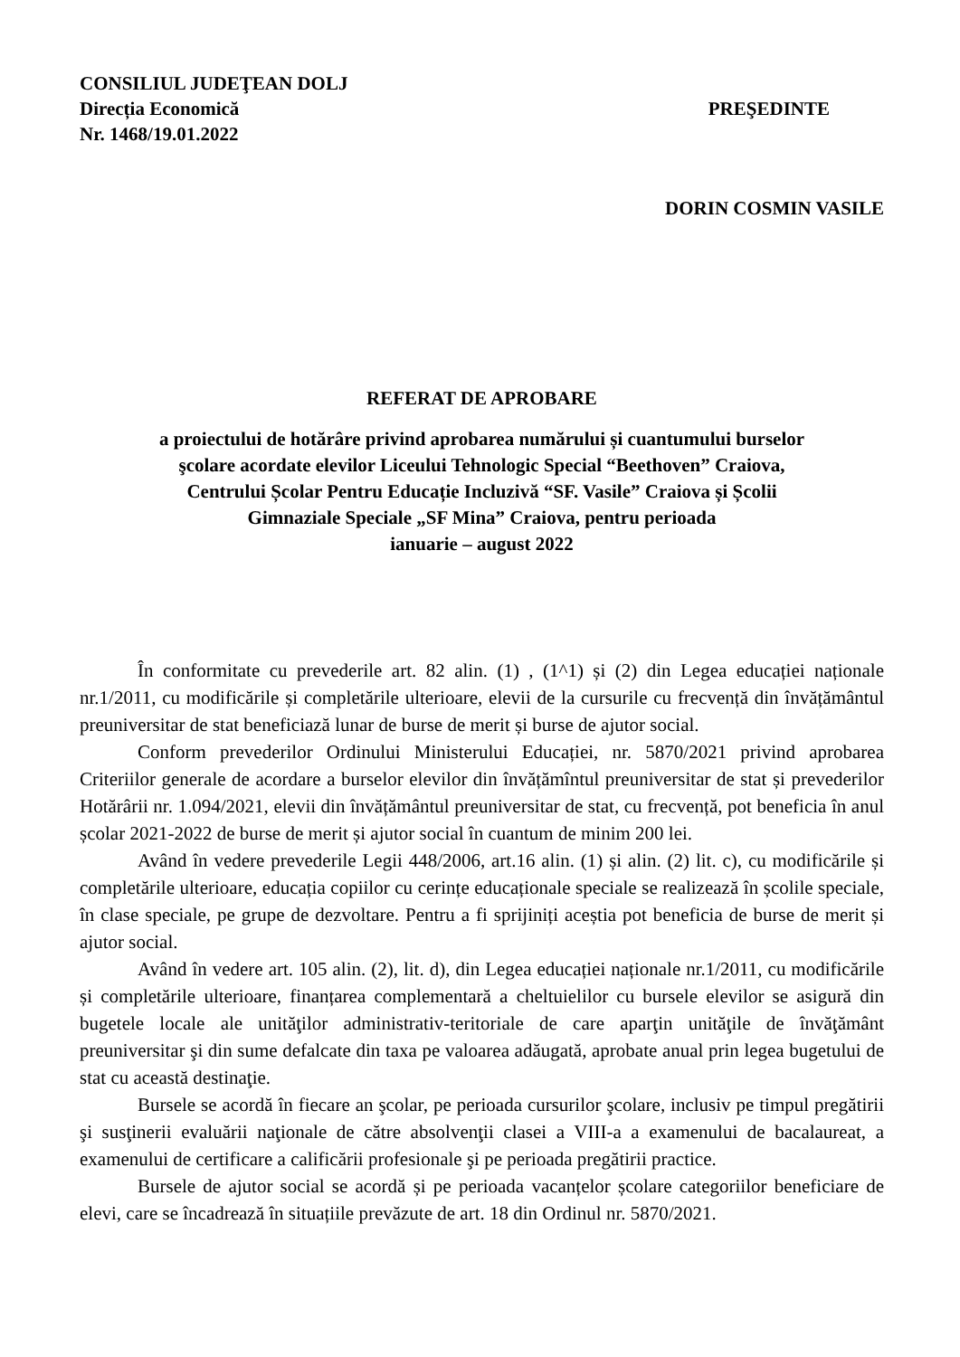CONSILIUL JUDEŢEAN DOLJ
Direcția Economică PREŞEDINTE
Nr. 1468/19.01.2022
DORIN COSMIN VASILE
REFERAT DE APROBARE
a proiectului de hotărâre privind aprobarea numărului și cuantumului burselor
şcolare acordate elevilor Liceului Tehnologic Special “Beethoven” Craiova,
Centrului Școlar Pentru Educație Incluzivă “SF. Vasile” Craiova și Școlii
Gimnaziale Speciale „SF Mina” Craiova, pentru perioada
ianuarie – august 2022
În conformitate cu prevederile art. 82 alin. (1) , (1^1) și (2) din Legea educației naționale nr.1/2011, cu modificările și completările ulterioare, elevii de la cursurile cu frecvență din învățământul preuniversitar de stat beneficiază lunar de burse de merit și burse de ajutor social.
Conform prevederilor Ordinului Ministerului Educației, nr. 5870/2021 privind aprobarea Criteriilor generale de acordare a burselor elevilor din învățămîntul preuniversitar de stat și prevederilor Hotărârii nr. 1.094/2021, elevii din învățământul preuniversitar de stat, cu frecvență, pot beneficia în anul școlar 2021-2022 de burse de merit și ajutor social în cuantum de minim 200 lei.
Având în vedere prevederile Legii 448/2006, art.16 alin. (1) și alin. (2) lit. c), cu modificările și completările ulterioare, educația copiilor cu cerințe educaționale speciale se realizează în școlile speciale, în clase speciale, pe grupe de dezvoltare. Pentru a fi sprijiniți aceștia pot beneficia de burse de merit și ajutor social.
Având în vedere art. 105 alin. (2), lit. d), din Legea educației naționale nr.1/2011, cu modificările și completările ulterioare, finanțarea complementară a cheltuielilor cu bursele elevilor se asigură din bugetele locale ale unităţilor administrativ-teritoriale de care aparţin unităţile de învăţământ preuniversitar şi din sume defalcate din taxa pe valoarea adăugată, aprobate anual prin legea bugetului de stat cu această destinaţie.
Bursele se acordă în fiecare an şcolar, pe perioada cursurilor şcolare, inclusiv pe timpul pregătirii şi susţinerii evaluării naţionale de către absolvenţii clasei a VIII-a a examenului de bacalaureat, a examenului de certificare a calificării profesionale şi pe perioada pregătirii practice.
Bursele de ajutor social se acordă și pe perioada vacanțelor școlare categoriilor beneficiare de elevi, care se încadrează în situațiile prevăzute de art. 18 din Ordinul nr. 5870/2021.